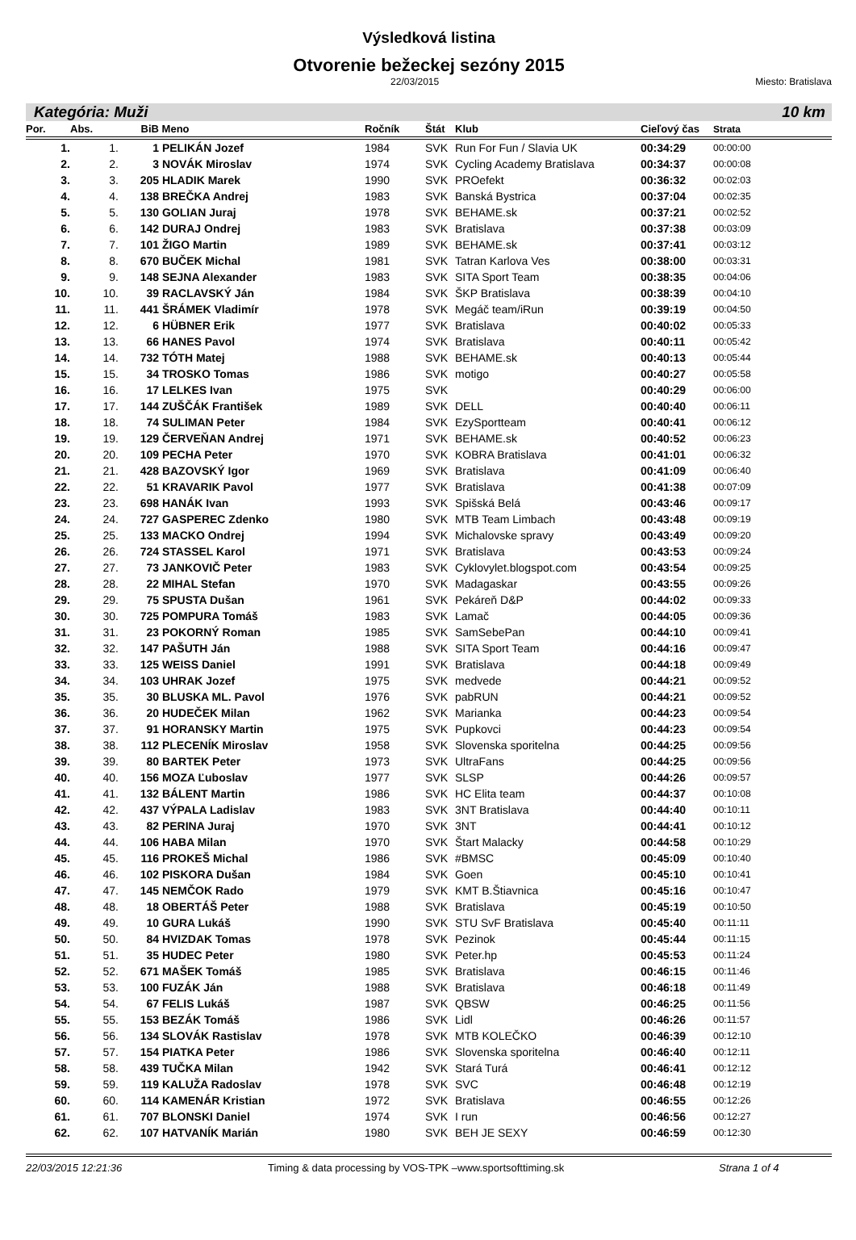Výsledková listina
Otvorenie bežeckej sezóny 2015
22/03/2015 Miesto: Bratislava
Kategória: Muži 10 km
| Por. | Abs. | BiB | Meno | Ročník | Štát | Klub | Cieľový čas | Strata |
| --- | --- | --- | --- | --- | --- | --- | --- | --- |
| 1. | 1. | 1 | PELIKÁN Jozef | 1984 | SVK | Run For Fun / Slavia UK | 00:34:29 | 00:00:00 |
| 2. | 2. | 3 | NOVÁK Miroslav | 1974 | SVK | Cycling Academy Bratislava | 00:34:37 | 00:00:08 |
| 3. | 3. | 205 | HLADIK Marek | 1990 | SVK | PROefekt | 00:36:32 | 00:02:03 |
| 4. | 4. | 138 | BREČKA Andrej | 1983 | SVK | Banská Bystrica | 00:37:04 | 00:02:35 |
| 5. | 5. | 130 | GOLIAN Juraj | 1978 | SVK | BEHAME.sk | 00:37:21 | 00:02:52 |
| 6. | 6. | 142 | DURAJ Ondrej | 1983 | SVK | Bratislava | 00:37:38 | 00:03:09 |
| 7. | 7. | 101 | ŽIGO Martin | 1989 | SVK | BEHAME.sk | 00:37:41 | 00:03:12 |
| 8. | 8. | 670 | BUČEK Michal | 1981 | SVK | Tatran Karlova Ves | 00:38:00 | 00:03:31 |
| 9. | 9. | 148 | SEJNA Alexander | 1983 | SVK | SITA Sport Team | 00:38:35 | 00:04:06 |
| 10. | 10. | 39 | RACLAVSKÝ Ján | 1984 | SVK | ŠKP Bratislava | 00:38:39 | 00:04:10 |
| 11. | 11. | 441 | ŠRÁMEK Vladimír | 1978 | SVK | Megáč team/iRun | 00:39:19 | 00:04:50 |
| 12. | 12. | 6 | HÜBNER Erik | 1977 | SVK | Bratislava | 00:40:02 | 00:05:33 |
| 13. | 13. | 66 | HANES Pavol | 1974 | SVK | Bratislava | 00:40:11 | 00:05:42 |
| 14. | 14. | 732 | TÓTH Matej | 1988 | SVK | BEHAME.sk | 00:40:13 | 00:05:44 |
| 15. | 15. | 34 | TROSKO Tomas | 1986 | SVK | motigo | 00:40:27 | 00:05:58 |
| 16. | 16. | 17 | LELKES Ivan | 1975 | SVK | | 00:40:29 | 00:06:00 |
| 17. | 17. | 144 | ZUŠČÁK František | 1989 | SVK | DELL | 00:40:40 | 00:06:11 |
| 18. | 18. | 74 | SULIMAN Peter | 1984 | SVK | EzySportteam | 00:40:41 | 00:06:12 |
| 19. | 19. | 129 | ČERVEŇAN Andrej | 1971 | SVK | BEHAME.sk | 00:40:52 | 00:06:23 |
| 20. | 20. | 109 | PECHA Peter | 1970 | SVK | KOBRA Bratislava | 00:41:01 | 00:06:32 |
| 21. | 21. | 428 | BAZOVSKÝ Igor | 1969 | SVK | Bratislava | 00:41:09 | 00:06:40 |
| 22. | 22. | 51 | KRAVARIK Pavol | 1977 | SVK | Bratislava | 00:41:38 | 00:07:09 |
| 23. | 23. | 698 | HANÁK Ivan | 1993 | SVK | Spišská Belá | 00:43:46 | 00:09:17 |
| 24. | 24. | 727 | GASPEREC Zdenko | 1980 | SVK | MTB Team Limbach | 00:43:48 | 00:09:19 |
| 25. | 25. | 133 | MACKO Ondrej | 1994 | SVK | Michalovske spravy | 00:43:49 | 00:09:20 |
| 26. | 26. | 724 | STASSEL Karol | 1971 | SVK | Bratislava | 00:43:53 | 00:09:24 |
| 27. | 27. | 73 | JANKOVIČ Peter | 1983 | SVK | Cyklovylet.blogspot.com | 00:43:54 | 00:09:25 |
| 28. | 28. | 22 | MIHAL Stefan | 1970 | SVK | Madagaskar | 00:43:55 | 00:09:26 |
| 29. | 29. | 75 | SPUSTA Dušan | 1961 | SVK | Pekáreň D&P | 00:44:02 | 00:09:33 |
| 30. | 30. | 725 | POMPURA Tomáš | 1983 | SVK | Lamač | 00:44:05 | 00:09:36 |
| 31. | 31. | 23 | POKORNÝ Roman | 1985 | SVK | SamSebePan | 00:44:10 | 00:09:41 |
| 32. | 32. | 147 | PAŠUTH Ján | 1988 | SVK | SITA Sport Team | 00:44:16 | 00:09:47 |
| 33. | 33. | 125 | WEISS Daniel | 1991 | SVK | Bratislava | 00:44:18 | 00:09:49 |
| 34. | 34. | 103 | UHRAK Jozef | 1975 | SVK | medvede | 00:44:21 | 00:09:52 |
| 35. | 35. | 30 | BLUSKA ML. Pavol | 1976 | SVK | pabRUN | 00:44:21 | 00:09:52 |
| 36. | 36. | 20 | HUDEČEK Milan | 1962 | SVK | Marianka | 00:44:23 | 00:09:54 |
| 37. | 37. | 91 | HORANSKY Martin | 1975 | SVK | Pupkovci | 00:44:23 | 00:09:54 |
| 38. | 38. | 112 | PLECENÍK Miroslav | 1958 | SVK | Slovenska sporitelna | 00:44:25 | 00:09:56 |
| 39. | 39. | 80 | BARTEK Peter | 1973 | SVK | UltraFans | 00:44:25 | 00:09:56 |
| 40. | 40. | 156 | MOZA Ľuboslav | 1977 | SVK | SLSP | 00:44:26 | 00:09:57 |
| 41. | 41. | 132 | BÁLENT Martin | 1986 | SVK | HC Elita team | 00:44:37 | 00:10:08 |
| 42. | 42. | 437 | VÝPALA Ladislav | 1983 | SVK | 3NT Bratislava | 00:44:40 | 00:10:11 |
| 43. | 43. | 82 | PERINA Juraj | 1970 | SVK | 3NT | 00:44:41 | 00:10:12 |
| 44. | 44. | 106 | HABA Milan | 1970 | SVK | Štart Malacky | 00:44:58 | 00:10:29 |
| 45. | 45. | 116 | PROKEŠ Michal | 1986 | SVK | #BMSC | 00:45:09 | 00:10:40 |
| 46. | 46. | 102 | PISKORA Dušan | 1984 | SVK | Goen | 00:45:10 | 00:10:41 |
| 47. | 47. | 145 | NEMČOK Rado | 1979 | SVK | KMT B.Štiavnica | 00:45:16 | 00:10:47 |
| 48. | 48. | 18 | OBERTÁŠ Peter | 1988 | SVK | Bratislava | 00:45:19 | 00:10:50 |
| 49. | 49. | 10 | GURA Lukáš | 1990 | SVK | STU SvF Bratislava | 00:45:40 | 00:11:11 |
| 50. | 50. | 84 | HVIZDAK Tomas | 1978 | SVK | Pezinok | 00:45:44 | 00:11:15 |
| 51. | 51. | 35 | HUDEC Peter | 1980 | SVK | Peter.hp | 00:45:53 | 00:11:24 |
| 52. | 52. | 671 | MAŠEK Tomáš | 1985 | SVK | Bratislava | 00:46:15 | 00:11:46 |
| 53. | 53. | 100 | FUZÁK Ján | 1988 | SVK | Bratislava | 00:46:18 | 00:11:49 |
| 54. | 54. | 67 | FELIS Lukáš | 1987 | SVK | QBSW | 00:46:25 | 00:11:56 |
| 55. | 55. | 153 | BEZÁK Tomáš | 1986 | SVK | Lidl | 00:46:26 | 00:11:57 |
| 56. | 56. | 134 | SLOVÁK Rastislav | 1978 | SVK | MTB KOLEČKO | 00:46:39 | 00:12:10 |
| 57. | 57. | 154 | PIATKA Peter | 1986 | SVK | Slovenska sporitelna | 00:46:40 | 00:12:11 |
| 58. | 58. | 439 | TUČKA Milan | 1942 | SVK | Stará Turá | 00:46:41 | 00:12:12 |
| 59. | 59. | 119 | KALUŽA Radoslav | 1978 | SVK | SVC | 00:46:48 | 00:12:19 |
| 60. | 60. | 114 | KAMENÁR Kristian | 1972 | SVK | Bratislava | 00:46:55 | 00:12:26 |
| 61. | 61. | 707 | BLONSKI Daniel | 1974 | SVK | I run | 00:46:56 | 00:12:27 |
| 62. | 62. | 107 | HATVANÍK Marián | 1980 | SVK | BEH JE SEXY | 00:46:59 | 00:12:30 |
22/03/2015 12:21:36 Timing & data processing by VOS-TPK –www.sportsofttiming.sk Strana 1 of 4